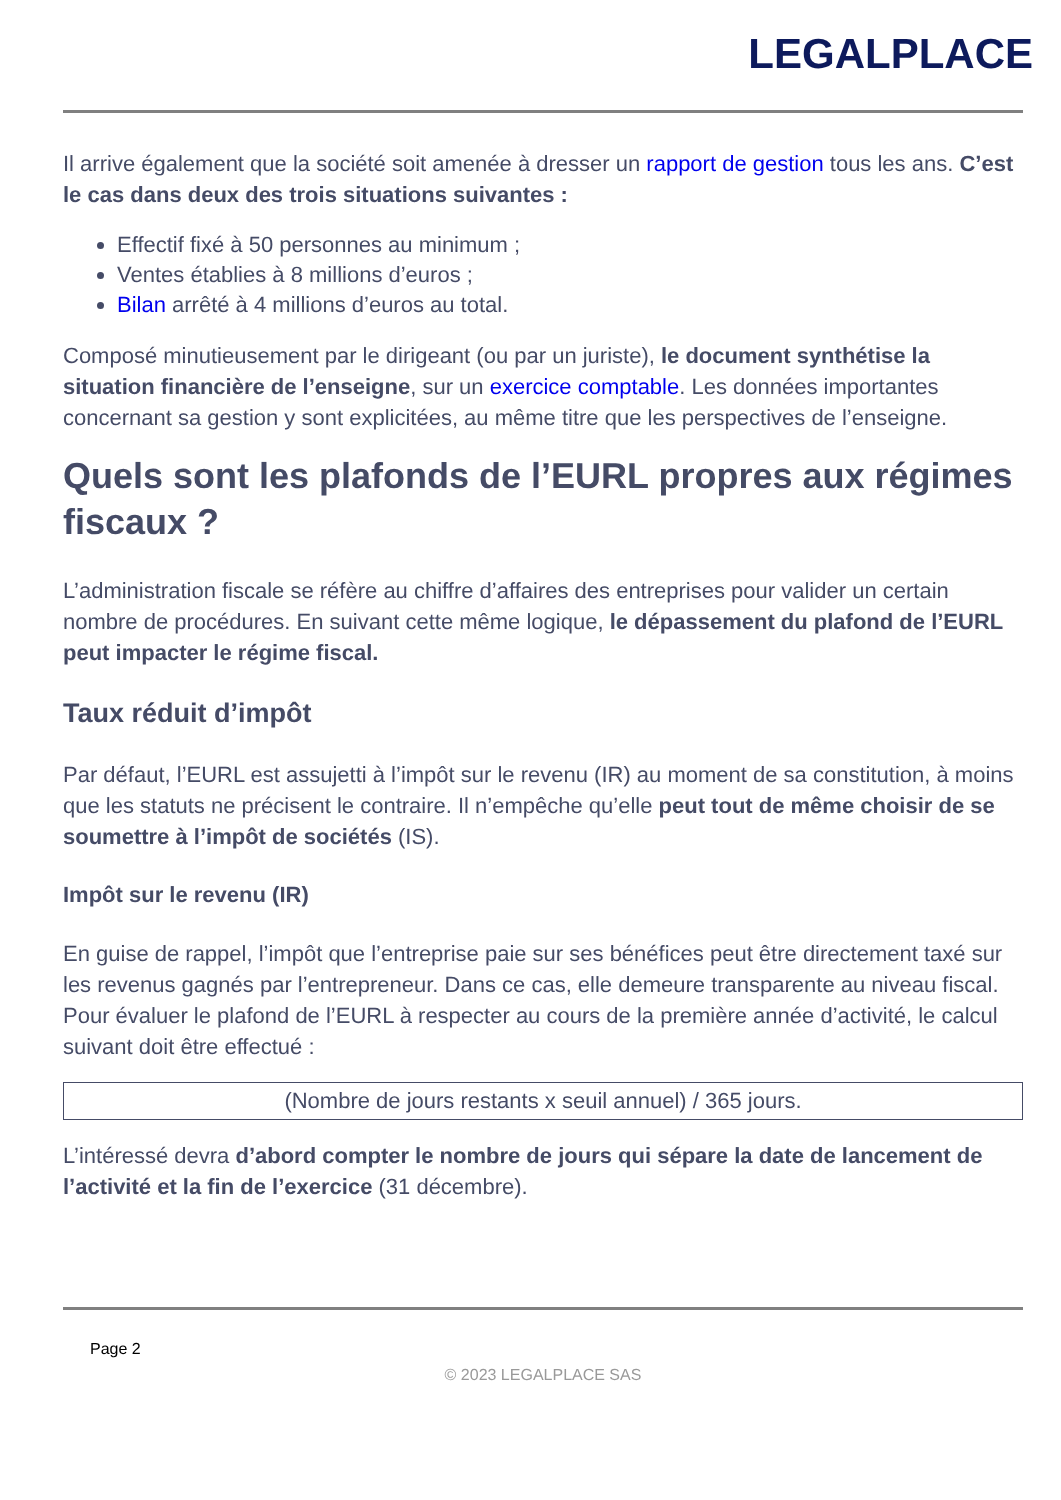LEGALPLACE
Il arrive également que la société soit amenée à dresser un rapport de gestion tous les ans. C’est le cas dans deux des trois situations suivantes :
Effectif fixé à 50 personnes au minimum ;
Ventes établies à 8 millions d’euros ;
Bilan arrêté à 4 millions d’euros au total.
Composé minutieusement par le dirigeant (ou par un juriste), le document synthétise la situation financière de l’enseigne, sur un exercice comptable. Les données importantes concernant sa gestion y sont explicitées, au même titre que les perspectives de l’enseigne.
Quels sont les plafonds de l’EURL propres aux régimes fiscaux ?
L’administration fiscale se réfère au chiffre d’affaires des entreprises pour valider un certain nombre de procédures. En suivant cette même logique, le dépassement du plafond de l’EURL peut impacter le régime fiscal.
Taux réduit d’impôt
Par défaut, l’EURL est assujetti à l’impôt sur le revenu (IR) au moment de sa constitution, à moins que les statuts ne précisent le contraire. Il n’empêche qu’elle peut tout de même choisir de se soumettre à l’impôt de sociétés (IS).
Impôt sur le revenu (IR)
En guise de rappel, l’impôt que l’entreprise paie sur ses bénéfices peut être directement taxé sur les revenus gagnés par l’entrepreneur. Dans ce cas, elle demeure transparente au niveau fiscal. Pour évaluer le plafond de l’EURL à respecter au cours de la première année d’activité, le calcul suivant doit être effectué :
(Nombre de jours restants x seuil annuel) / 365 jours.
L’intéressé devra d’abord compter le nombre de jours qui sépare la date de lancement de l’activité et la fin de l’exercice (31 décembre).
Page 2
© 2023 LEGALPLACE SAS